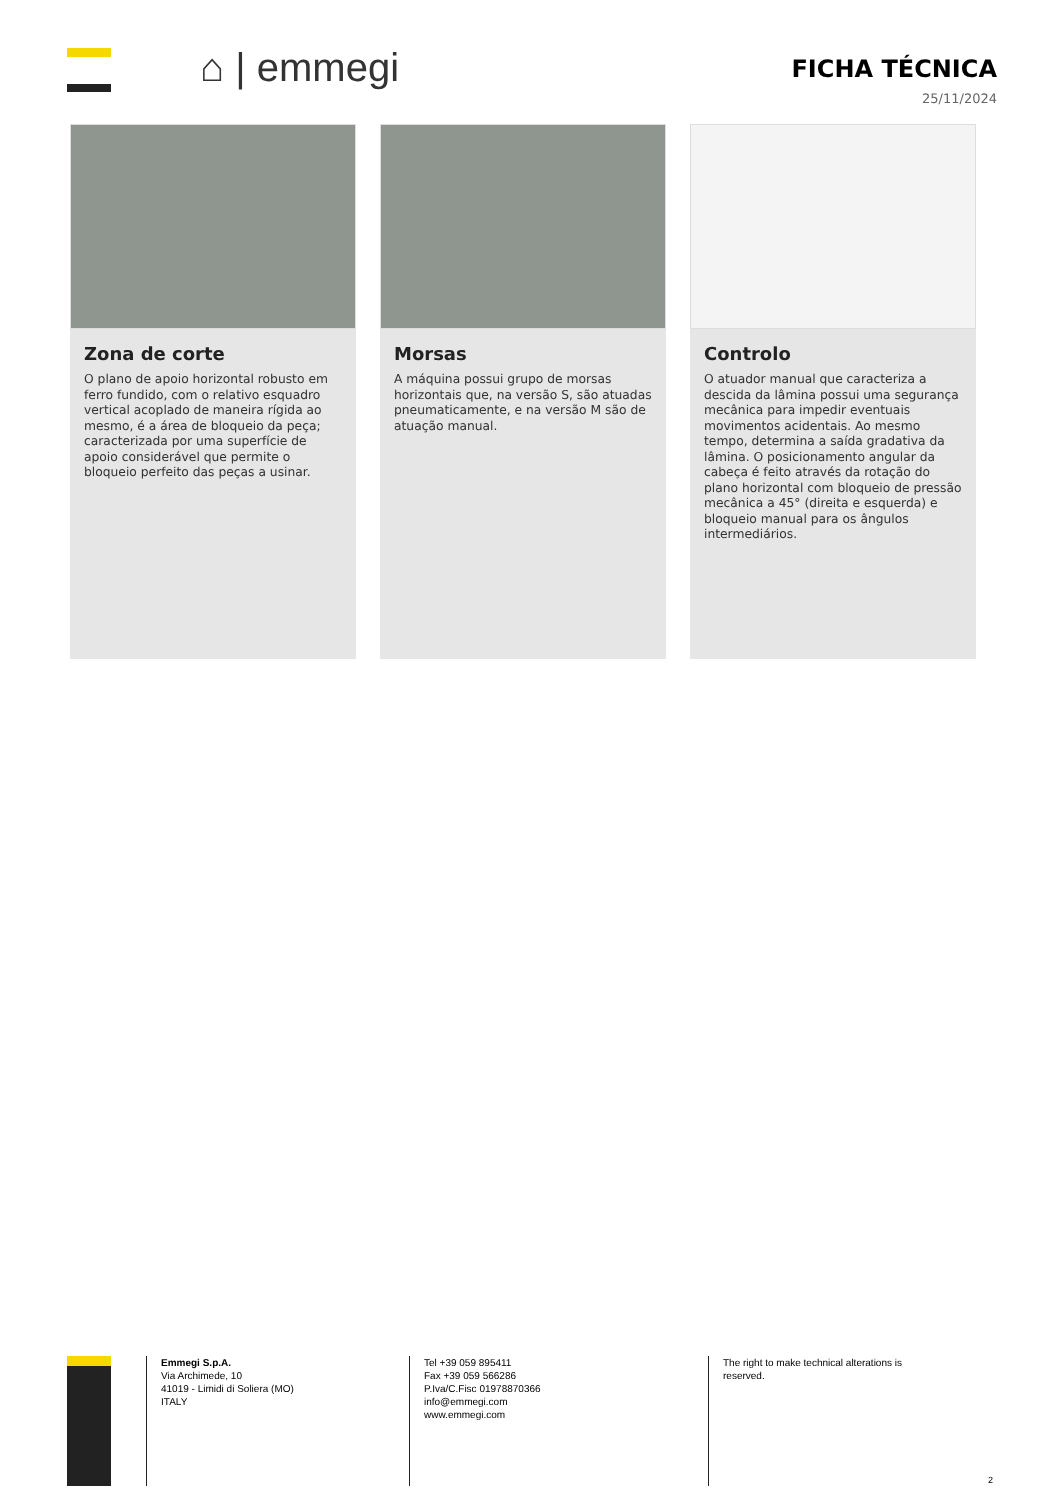⌂ | emmegi
FICHA TÉCNICA
25/11/2024
Zona de corte
O plano de apoio horizontal robusto em ferro fundido, com o relativo esquadro vertical acoplado de maneira rígida ao mesmo, é a área de bloqueio da peça; caracterizada por uma superfície de apoio considerável que permite o bloqueio perfeito das peças a usinar.
Morsas
A máquina possui grupo de morsas horizontais que, na versão S, são atuadas pneumaticamente, e na versão M são de atuação manual.
Controlo
O atuador manual que caracteriza a descida da lâmina possui uma segurança mecânica para impedir eventuais movimentos acidentais. Ao mesmo tempo, determina a saída gradativa da lâmina. O posicionamento angular da cabeça é feito através da rotação do plano horizontal com bloqueio de pressão mecânica a 45° (direita e esquerda) e bloqueio manual para os ângulos intermediários.
Emmegi S.p.A.
Via Archimede, 10
41019 - Limidi di Soliera (MO)
ITALY
Tel +39 059 895411
Fax +39 059 566286
P.Iva/C.Fisc 01978870366
info@emmegi.com
www.emmegi.com
The right to make technical alterations is reserved.
2